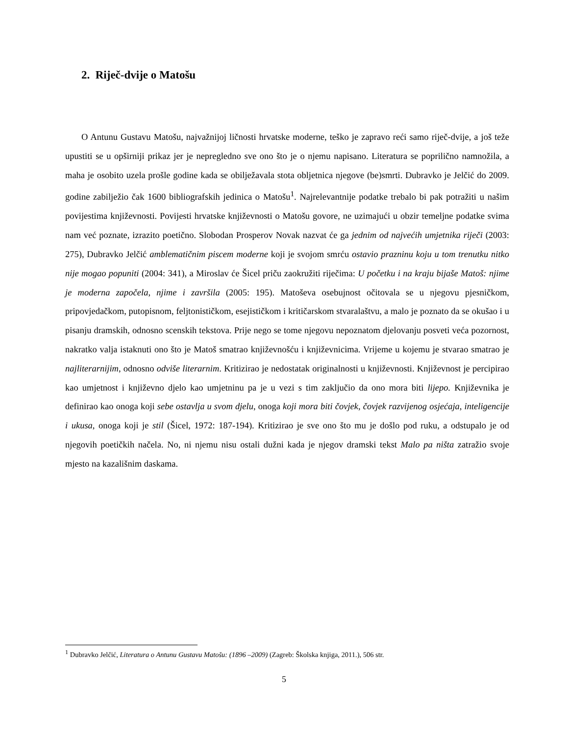2. Riječ-dvije o Matošu
O Antunu Gustavu Matošu, najvažnijoj ličnosti hrvatske moderne, teško je zapravo reći samo riječ-dvije, a još teže upustiti se u opširniji prikaz jer je nepregledno sve ono što je o njemu napisano. Literatura se poprilično namnožila, a maha je osobito uzela prošle godine kada se obilježavala stota obljetnica njegove (be)smrti. Dubravko je Jelčić do 2009. godine zabilježio čak 1600 bibliografskih jedinica o Matošu<sup>1</sup>. Najrelevantnije podatke trebalo bi pak potražiti u našim povijestima književnosti. Povijesti hrvatske književnosti o Matošu govore, ne uzimajući u obzir temeljne podatke svima nam već poznate, izrazito poetično. Slobodan Prosperov Novak nazvat će ga jednim od najvećih umjetnika riječi (2003: 275), Dubravko Jelčić amblematičnim piscem moderne koji je svojom smrću ostavio prazninu koju u tom trenutku nitko nije mogao popuniti (2004: 341), a Miroslav će Šicel priču zaokružiti riječima: U početku i na kraju bijaše Matoš: njime je moderna započela, njime i završila (2005: 195). Matoševa osebujnost očitovala se u njegovu pjesničkom, pripovjedačkom, putopisnom, feljtonističkom, esejističkom i kritičarskom stvaralaštvu, a malo je poznato da se okušao i u pisanju dramskih, odnosno scenskih tekstova. Prije nego se tome njegovu nepoznatom djelovanju posveti veća pozornost, nakratko valja istaknuti ono što je Matoš smatrao književnošću i književnicima. Vrijeme u kojemu je stvarao smatrao je najliterarnijim, odnosno odviše literarnim. Kritizirao je nedostatak originalnosti u književnosti. Književnost je percipirao kao umjetnost i književno djelo kao umjetninu pa je u vezi s tim zaključio da ono mora biti lijepo. Književnika je definirao kao onoga koji sebe ostavlja u svom djelu, onoga koji mora biti čovjek, čovjek razvijenog osjećaja, inteligencije i ukusa, onoga koji je stil (Šicel, 1972: 187-194). Kritizirao je sve ono što mu je došlo pod ruku, a odstupalo je od njegovih poetičkih načela. No, ni njemu nisu ostali dužni kada je njegov dramski tekst Malo pa ništa zatražio svoje mjesto na kazališnim daskama.
<sup>1</sup> Dubravko Jelčić, Literatura o Antunu Gustavu Matošu: (1896 –2009) (Zagreb: Školska knjiga, 2011.), 506 str.
5